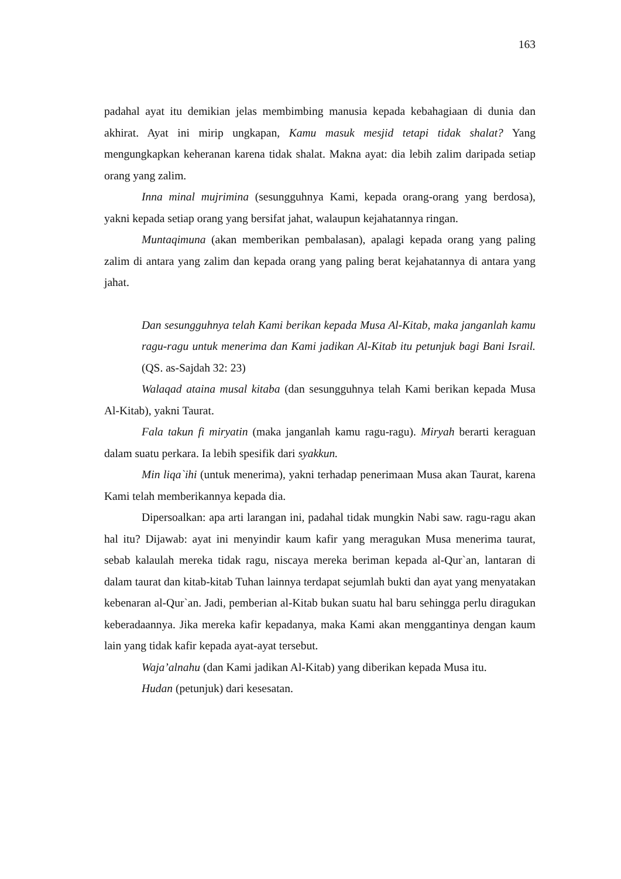163
padahal ayat itu demikian jelas membimbing manusia kepada kebahagiaan di dunia dan akhirat. Ayat ini mirip ungkapan, Kamu masuk mesjid tetapi tidak shalat? Yang mengungkapkan keheranan karena tidak shalat. Makna ayat: dia lebih zalim daripada setiap orang yang zalim.
Inna minal mujrimina (sesungguhnya Kami, kepada orang-orang yang berdosa), yakni kepada setiap orang yang bersifat jahat, walaupun kejahatannya ringan.
Muntaqimuna (akan memberikan pembalasan), apalagi kepada orang yang paling zalim di antara yang zalim dan kepada orang yang paling berat kejahatannya di antara yang jahat.
Dan sesungguhnya telah Kami berikan kepada Musa Al-Kitab, maka janganlah kamu ragu-ragu untuk menerima dan Kami jadikan Al-Kitab itu petunjuk bagi Bani Israil. (QS. as-Sajdah 32: 23)
Walaqad ataina musal kitaba (dan sesungguhnya telah Kami berikan kepada Musa Al-Kitab), yakni Taurat.
Fala takun fi miryatin (maka janganlah kamu ragu-ragu). Miryah berarti keraguan dalam suatu perkara. Ia lebih spesifik dari syakkun.
Min liqa`ihi (untuk menerima), yakni terhadap penerimaan Musa akan Taurat, karena Kami telah memberikannya kepada dia.
Dipersoalkan: apa arti larangan ini, padahal tidak mungkin Nabi saw. ragu-ragu akan hal itu? Dijawab: ayat ini menyindir kaum kafir yang meragukan Musa menerima taurat, sebab kalaulah mereka tidak ragu, niscaya mereka beriman kepada al-Qur`an, lantaran di dalam taurat dan kitab-kitab Tuhan lainnya terdapat sejumlah bukti dan ayat yang menyatakan kebenaran al-Qur`an. Jadi, pemberian al-Kitab bukan suatu hal baru sehingga perlu diragukan keberadaannya. Jika mereka kafir kepadanya, maka Kami akan menggantinya dengan kaum lain yang tidak kafir kepada ayat-ayat tersebut.
Waja’alnahu (dan Kami jadikan Al-Kitab) yang diberikan kepada Musa itu.
Hudan (petunjuk) dari kesesatan.